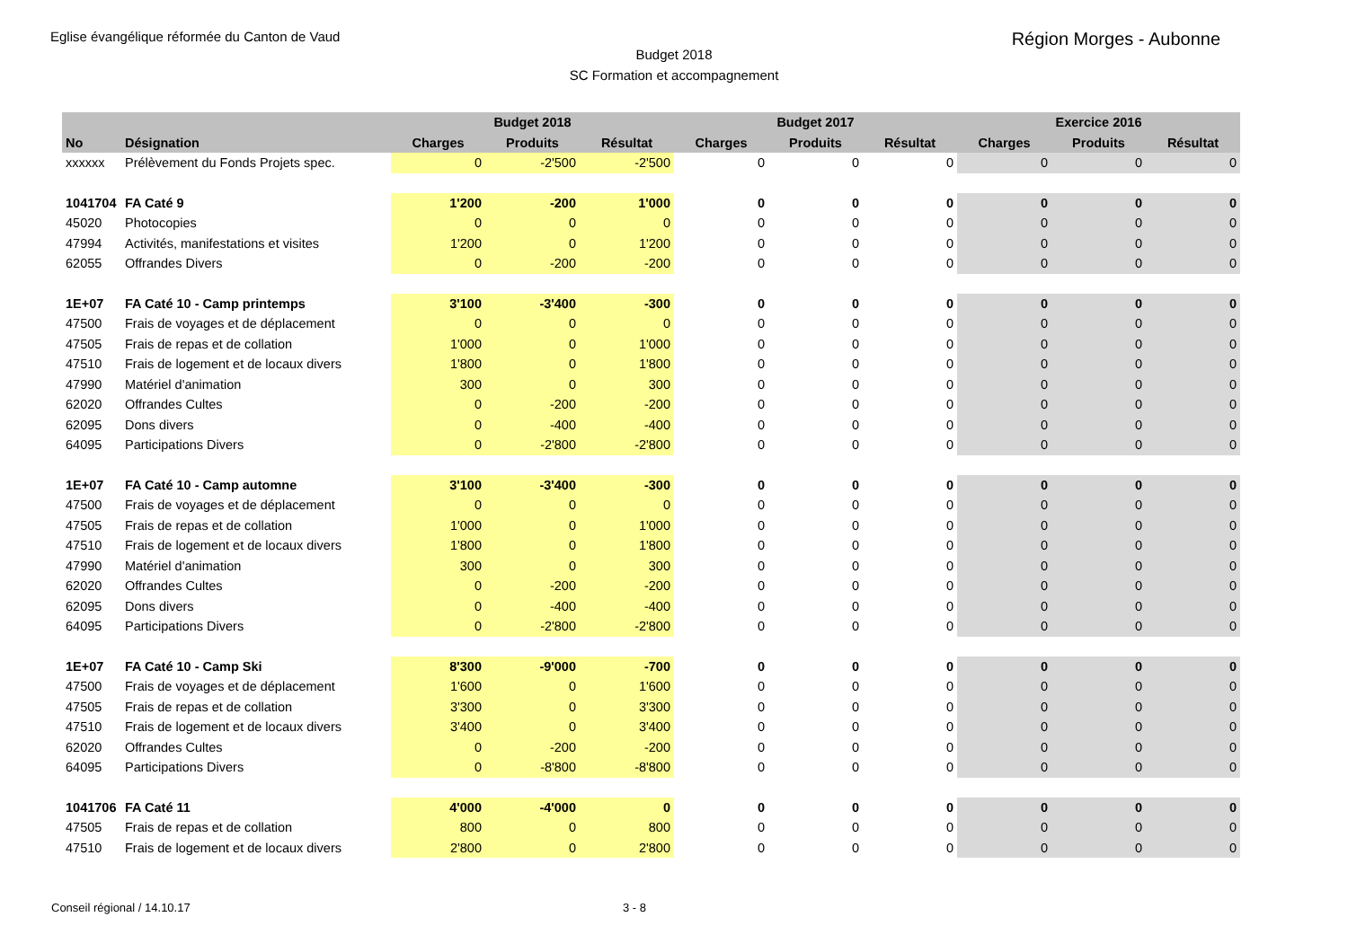Eglise évangélique réformée du Canton de Vaud
Région Morges - Aubonne
Budget 2018
SC Formation et accompagnement
| | | | Budget 2018 | | | Budget 2017 | | | Exercice 2016 | |
| --- | --- | --- | --- | --- | --- | --- | --- | --- | --- | --- |
| No | Désignation | Charges | Produits | Résultat | Charges | Produits | Résultat | Charges | Produits | Résultat |
| xxxxxx | Prélèvement du Fonds Projets spec. | 0 | -2'500 | -2'500 | 0 | 0 | 0 | 0 | 0 | 0 |
| 1041704 | FA Caté 9 | 1'200 | -200 | 1'000 | 0 | 0 | 0 | 0 | 0 | 0 |
| 45020 | Photocopies | 0 | 0 | 0 | 0 | 0 | 0 | 0 | 0 | 0 |
| 47994 | Activités, manifestations et visites | 1'200 | 0 | 1'200 | 0 | 0 | 0 | 0 | 0 | 0 |
| 62055 | Offrandes Divers | 0 | -200 | -200 | 0 | 0 | 0 | 0 | 0 | 0 |
| 1E+07 | FA Caté 10 - Camp printemps | 3'100 | -3'400 | -300 | 0 | 0 | 0 | 0 | 0 | 0 |
| 47500 | Frais de voyages et de déplacement | 0 | 0 | 0 | 0 | 0 | 0 | 0 | 0 | 0 |
| 47505 | Frais de repas et de collation | 1'000 | 0 | 1'000 | 0 | 0 | 0 | 0 | 0 | 0 |
| 47510 | Frais de logement et de locaux divers | 1'800 | 0 | 1'800 | 0 | 0 | 0 | 0 | 0 | 0 |
| 47990 | Matériel d'animation | 300 | 0 | 300 | 0 | 0 | 0 | 0 | 0 | 0 |
| 62020 | Offrandes Cultes | 0 | -200 | -200 | 0 | 0 | 0 | 0 | 0 | 0 |
| 62095 | Dons divers | 0 | -400 | -400 | 0 | 0 | 0 | 0 | 0 | 0 |
| 64095 | Participations Divers | 0 | -2'800 | -2'800 | 0 | 0 | 0 | 0 | 0 | 0 |
| 1E+07 | FA Caté 10 - Camp automne | 3'100 | -3'400 | -300 | 0 | 0 | 0 | 0 | 0 | 0 |
| 47500 | Frais de voyages et de déplacement | 0 | 0 | 0 | 0 | 0 | 0 | 0 | 0 | 0 |
| 47505 | Frais de repas et de collation | 1'000 | 0 | 1'000 | 0 | 0 | 0 | 0 | 0 | 0 |
| 47510 | Frais de logement et de locaux divers | 1'800 | 0 | 1'800 | 0 | 0 | 0 | 0 | 0 | 0 |
| 47990 | Matériel d'animation | 300 | 0 | 300 | 0 | 0 | 0 | 0 | 0 | 0 |
| 62020 | Offrandes Cultes | 0 | -200 | -200 | 0 | 0 | 0 | 0 | 0 | 0 |
| 62095 | Dons divers | 0 | -400 | -400 | 0 | 0 | 0 | 0 | 0 | 0 |
| 64095 | Participations Divers | 0 | -2'800 | -2'800 | 0 | 0 | 0 | 0 | 0 | 0 |
| 1E+07 | FA Caté 10 - Camp Ski | 8'300 | -9'000 | -700 | 0 | 0 | 0 | 0 | 0 | 0 |
| 47500 | Frais de voyages et de déplacement | 1'600 | 0 | 1'600 | 0 | 0 | 0 | 0 | 0 | 0 |
| 47505 | Frais de repas et de collation | 3'300 | 0 | 3'300 | 0 | 0 | 0 | 0 | 0 | 0 |
| 47510 | Frais de logement et de locaux divers | 3'400 | 0 | 3'400 | 0 | 0 | 0 | 0 | 0 | 0 |
| 62020 | Offrandes Cultes | 0 | -200 | -200 | 0 | 0 | 0 | 0 | 0 | 0 |
| 64095 | Participations Divers | 0 | -8'800 | -8'800 | 0 | 0 | 0 | 0 | 0 | 0 |
| 1041706 | FA Caté 11 | 4'000 | -4'000 | 0 | 0 | 0 | 0 | 0 | 0 | 0 |
| 47505 | Frais de repas et de collation | 800 | 0 | 800 | 0 | 0 | 0 | 0 | 0 | 0 |
| 47510 | Frais de logement et de locaux divers | 2'800 | 0 | 2'800 | 0 | 0 | 0 | 0 | 0 | 0 |
Conseil régional / 14.10.17 3 - 8